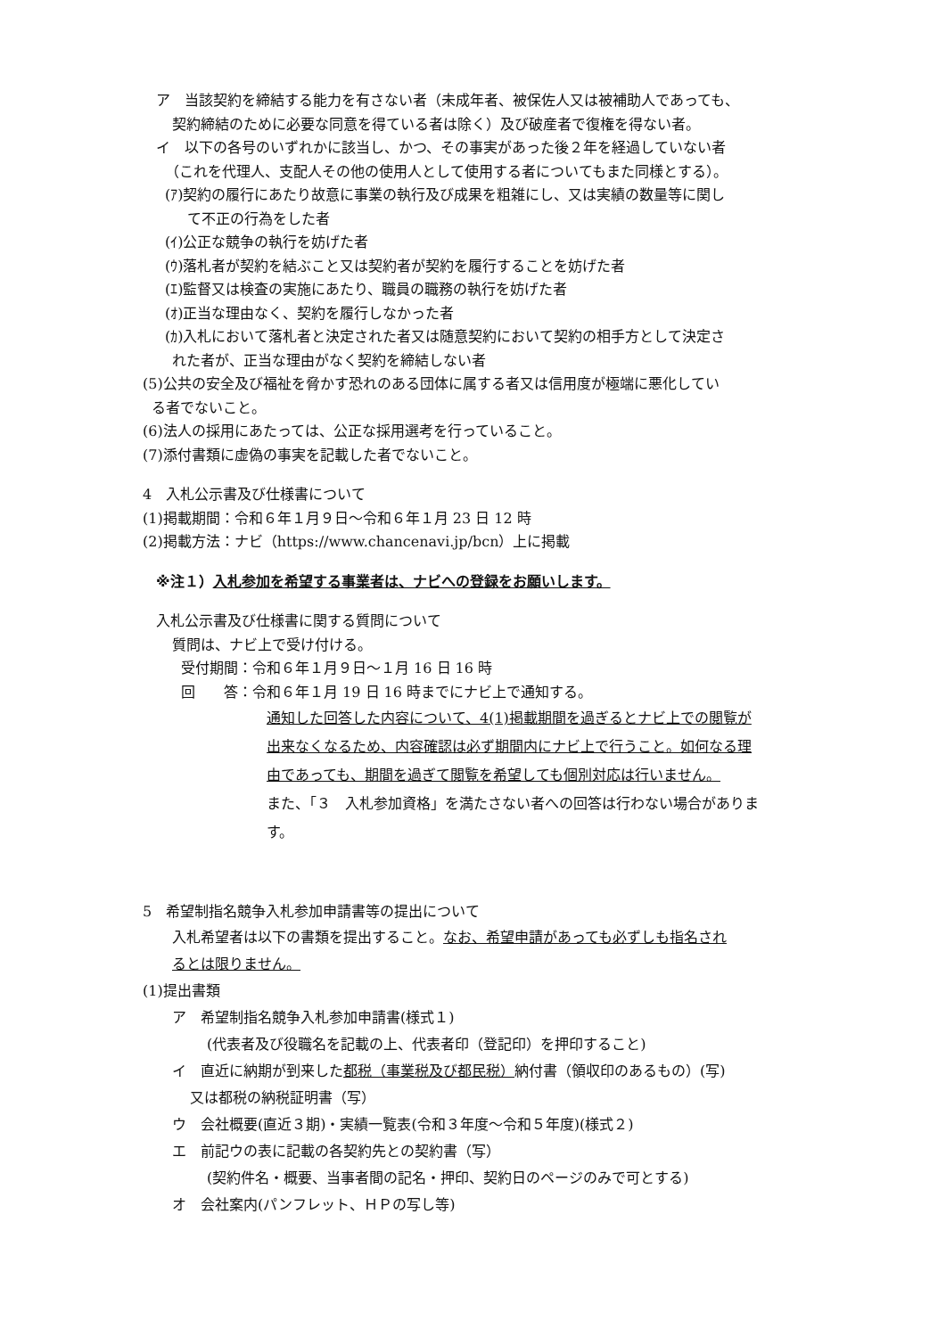ア　当該契約を締結する能力を有さない者（未成年者、被保佐人又は被補助人であっても、
契約締結のために必要な同意を得ている者は除く）及び破産者で復権を得ない者。
イ　以下の各号のいずれかに該当し、かつ、その事実があった後２年を経過していない者
（これを代理人、支配人その他の使用人として使用する者についてもまた同様とする）。
(ｱ)契約の履行にあたり故意に事業の執行及び成果を粗雑にし、又は実績の数量等に関し
て不正の行為をした者
(ｲ)公正な競争の執行を妨げた者
(ｳ)落札者が契約を結ぶこと又は契約者が契約を履行することを妨げた者
(ｴ)監督又は検査の実施にあたり、職員の職務の執行を妨げた者
(ｵ)正当な理由なく、契約を履行しなかった者
(ｶ)入札において落札者と決定された者又は随意契約において契約の相手方として決定さ
れた者が、正当な理由がなく契約を締結しない者
(5)公共の安全及び福祉を脅かす恐れのある団体に属する者又は信用度が極端に悪化してい
る者でないこと。
(6)法人の採用にあたっては、公正な採用選考を行っていること。
(7)添付書類に虚偽の事実を記載した者でないこと。
4　入札公示書及び仕様書について
(1)掲載期間：令和６年１月９日～令和６年１月 23 日 12 時
(2)掲載方法：ナビ（https://www.chancenavi.jp/bcn）上に掲載
※注１）入札参加を希望する事業者は、ナビへの登録をお願いします。
入札公示書及び仕様書に関する質問について
質問は、ナビ上で受け付ける。
受付期間：令和６年１月９日～１月 16 日 16 時
回　　答：令和６年１月 19 日 16 時までにナビ上で通知する。
通知した回答した内容について、4(1)掲載期間を過ぎるとナビ上での閲覧が
出来なくなるため、内容確認は必ず期間内にナビ上で行うこと。如何なる理
由であっても、期間を過ぎて閲覧を希望しても個別対応は行いません。
また、「３　入札参加資格」を満たさない者への回答は行わない場合がありま
す。
5　希望制指名競争入札参加申請書等の提出について
入札希望者は以下の書類を提出すること。なお、希望申請があっても必ずしも指名され
るとは限りません。
(1)提出書類
ア　希望制指名競争入札参加申請書(様式１)
(代表者及び役職名を記載の上、代表者印（登記印）を押印すること)
イ　直近に納期が到来した都税（事業税及び都民税）納付書（領収印のあるもの）(写)
又は都税の納税証明書（写）
ウ　会社概要(直近３期)・実績一覧表(令和３年度～令和５年度)(様式２)
エ　前記ウの表に記載の各契約先との契約書（写）
(契約件名・概要、当事者間の記名・押印、契約日のページのみで可とする)
オ　会社案内(パンフレット、ＨＰの写し等)